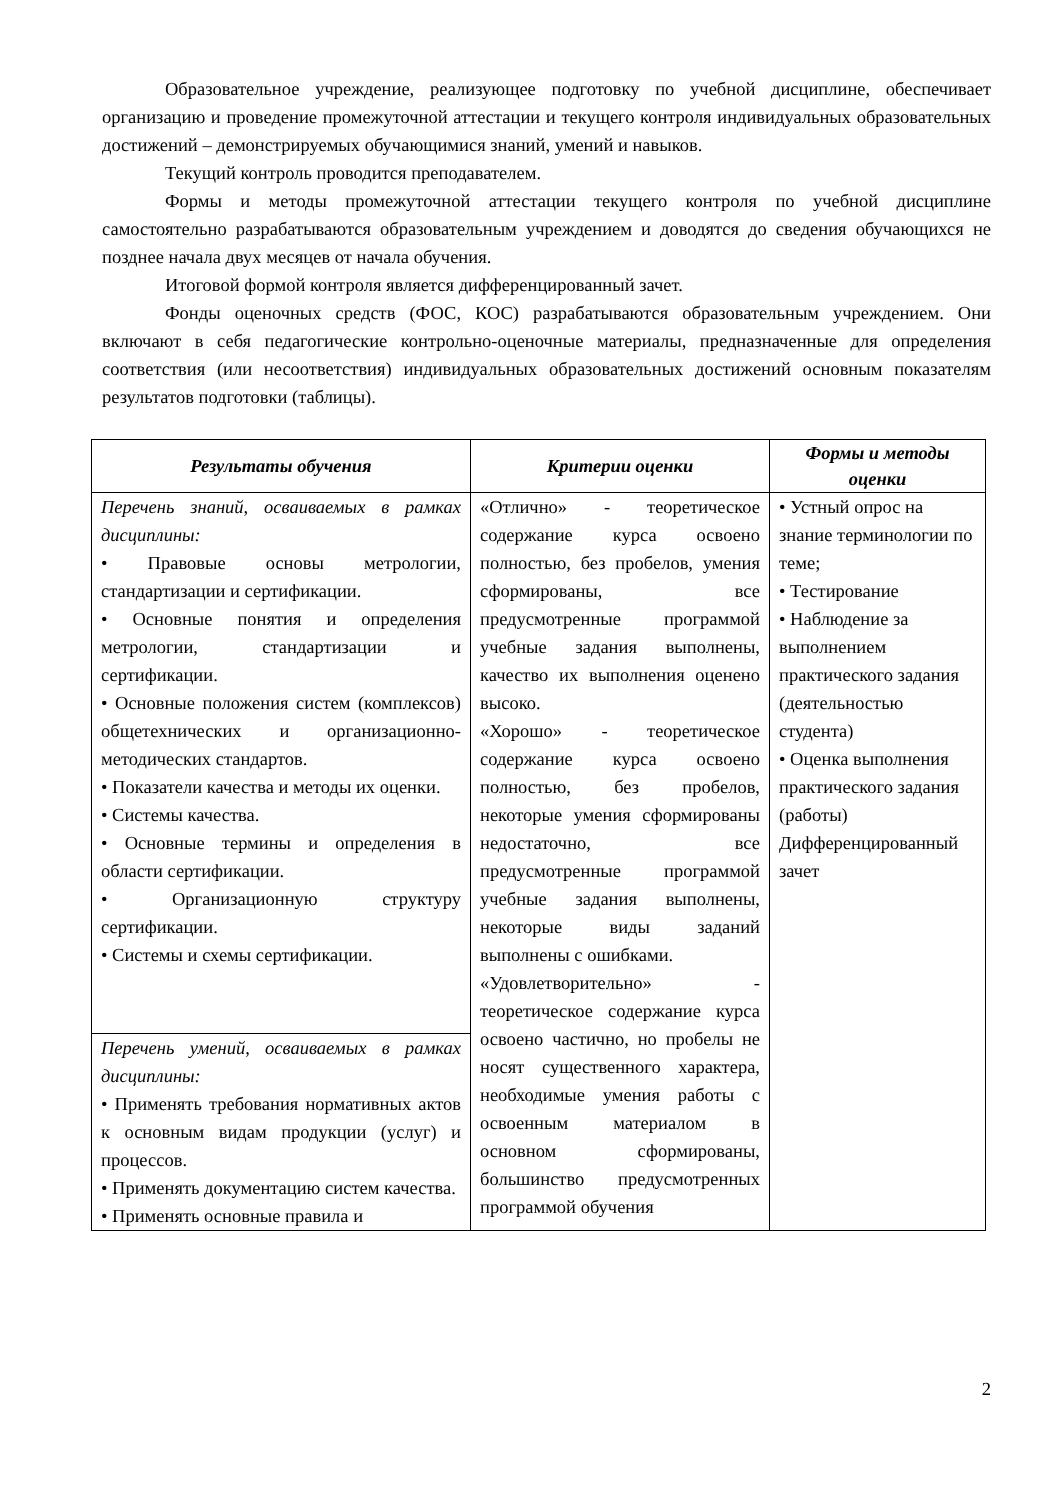Образовательное учреждение, реализующее подготовку по учебной дисциплине, обеспечивает организацию и проведение промежуточной аттестации и текущего контроля индивидуальных образовательных достижений – демонстрируемых обучающимися знаний, умений и навыков.
Текущий контроль проводится преподавателем.
Формы и методы промежуточной аттестации текущего контроля по учебной дисциплине самостоятельно разрабатываются образовательным учреждением и доводятся до сведения обучающихся не позднее начала двух месяцев от начала обучения.
Итоговой формой контроля является дифференцированный зачет.
Фонды оценочных средств (ФОС, КОС) разрабатываются образовательным учреждением. Они включают в себя педагогические контрольно-оценочные материалы, предназначенные для определения соответствия (или несоответствия) индивидуальных образовательных достижений основным показателям результатов подготовки (таблицы).
| Результаты обучения | Критерии оценки | Формы и методы оценки |
| --- | --- | --- |
| Перечень знаний, осваиваемых в рамках дисциплины: • Правовые основы метрологии, стандартизации и сертификации. • Основные понятия и определения метрологии, стандартизации и сертификации. • Основные положения систем (комплексов) общетехнических и организационно-методических стандартов. • Показатели качества и методы их оценки. • Системы качества. • Основные термины и определения в области сертификации. • Организационную структуру сертификации. • Системы и схемы сертификации. | «Отлично» - теоретическое содержание курса освоено полностью, без пробелов, умения сформированы, все предусмотренные программой учебные задания выполнены, качество их выполнения оценено высоко. «Хорошо» - теоретическое содержание курса освоено полностью, без пробелов, некоторые умения сформированы недостаточно, все предусмотренные программой учебные задания выполнены, некоторые виды заданий выполнены с ошибками. «Удовлетворительно» - теоретическое содержание курса освоено частично, но пробелы не носят существенного характера, необходимые умения работы с освоенным материалом в основном сформированы, большинство предусмотренных программой обучения | • Устный опрос на знание терминологии по теме; • Тестирование • Наблюдение за выполнением практического задания (деятельностью студента) • Оценка выполнения практического задания (работы) Дифференцированный зачет |
| Перечень умений, осваиваемых в рамках дисциплины: • Применять требования нормативных актов к основным видам продукции (услуг) и процессов. • Применять документацию систем качества. • Применять основные правила и | | |
2